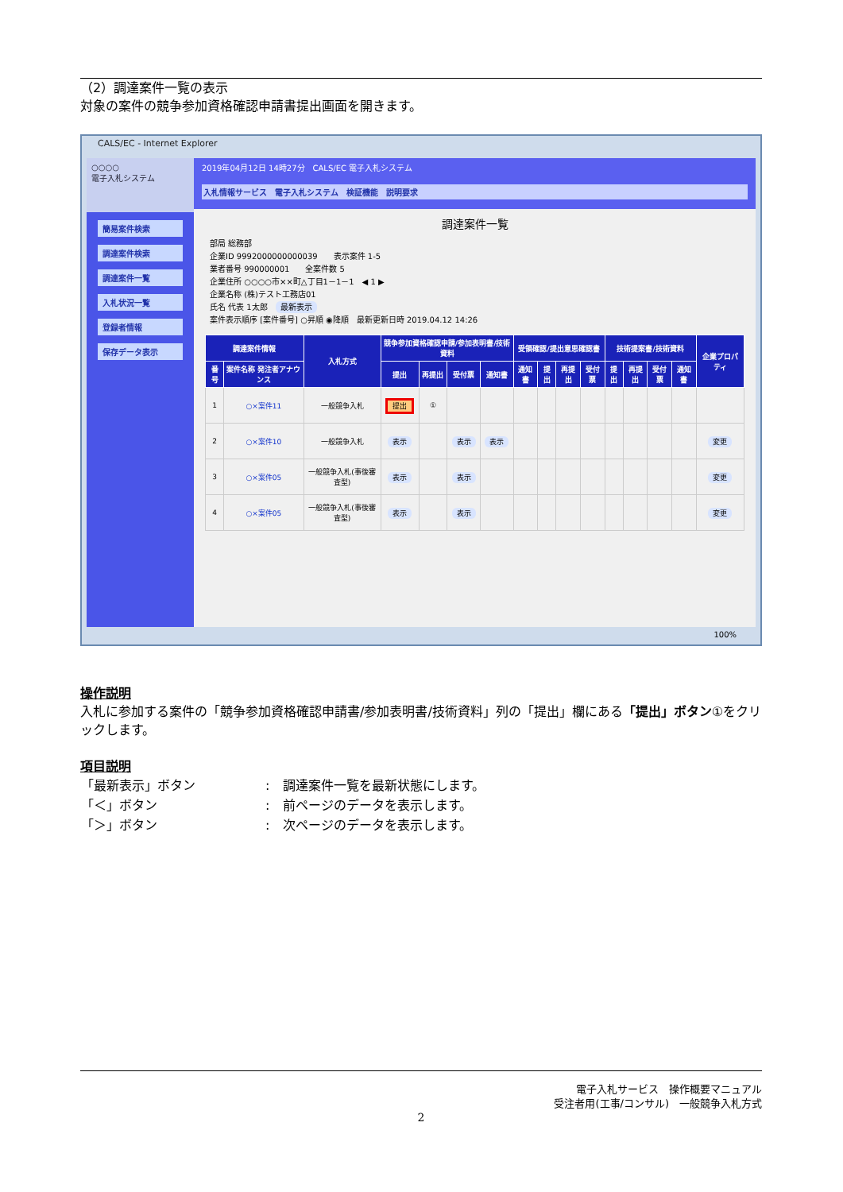（2）調達案件一覧の表示
対象の案件の競争参加資格確認申請書提出画面を開きます。
CALS/EC - Internet Explorer
○○○○
電子入札システム
簡易案件検索
調達案件検索
調達案件一覧
入札状況一覧
登録者情報
保存データ表示
2019年04月12日 14時27分　CALS/EC 電子入札システム
入札情報サービス　電子入札システム　検証機能　説明要求
調達案件一覧
部局 総務部
企業ID 9992000000000039　　表示案件 1-5
業者番号 990000001　　全案件数 5
企業住所 ○○○○市××町△丁目1－1－1　◀ 1 ▶
企業名称 (株)テスト工務店01
氏名 代表 1太郎　最新表示
案件表示順序 [案件番号] ○昇順 ◉降順　最新更新日時 2019.04.12 14:26
| 調達案件情報 | | 入札方式 | 競争参加資格確認申請/参加表明書/技術資料 | | | | 受領確認/提出意思確認書 | | | | 技術提案書/技術資料 | | | | 企業プロパティ |
| --- | --- | --- | --- | --- | --- | --- | --- | --- | --- | --- | --- | --- | --- | --- | --- |
| 番号 | 案件名称 発注者アナウンス | | 提出 | 再提出 | 受付票 | 通知書 | 通知書 | 提出 | 再提出 | 受付票 | 提出 | 再提出 | 受付票 | 通知書 | |
| 1 | ○×案件11 | 一般競争入札 | 提出 | ① | | | | | | | | | | | |
| 2 | ○×案件10 | 一般競争入札 | 表示 | | 表示 | 表示 | | | | | | | | | 変更 |
| 3 | ○×案件05 | 一般競争入札(事後審査型) | 表示 | | 表示 | | | | | | | | | | 変更 |
| 4 | ○×案件05 | 一般競争入札(事後審査型) | 表示 | | 表示 | | | | | | | | | | 変更 |
100%
操作説明
入札に参加する案件の「競争参加資格確認申請書/参加表明書/技術資料」列の「提出」欄にある「提出」ボタン①をクリックします。
項目説明
| 「最新表示」ボタン | : | 調達案件一覧を最新状態にします。 |
| 「＜」ボタン | : | 前ページのデータを表示します。 |
| 「＞」ボタン | : | 次ページのデータを表示します。 |
電子入札サービス　操作概要マニュアル
受注者用(工事/コンサル)　一般競争入札方式
2